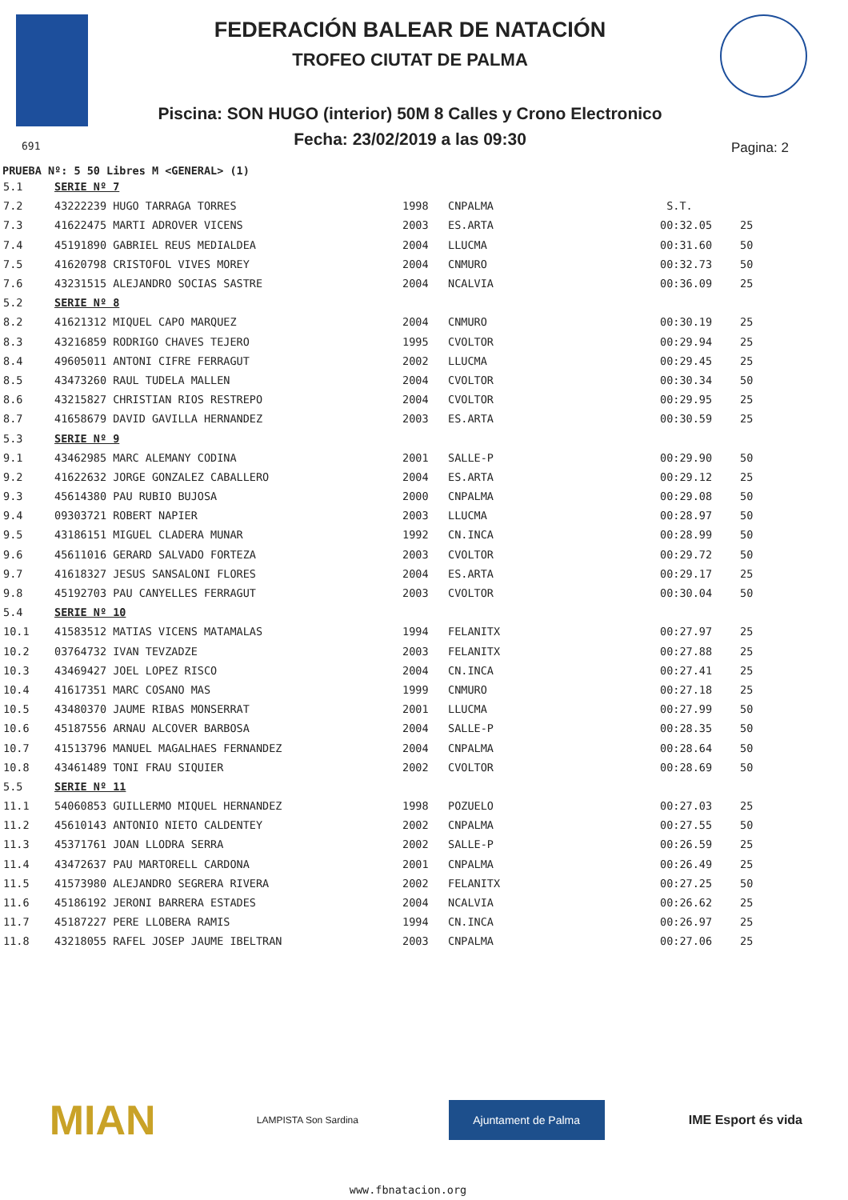FEDERACIÓN BALEAR DE NATACIÓN
TROFEO CIUTAT DE PALMA
Piscina: SON HUGO (interior) 50M 8 Calles y Crono Electronico
Fecha: 23/02/2019 a las 09:30
691 Pagina: 2
PRUEBA Nº: 5 50 Libres M <GENERAL> (1)
| 5.1 | SERIE Nº 7 | | | | |
| 7.2 | 43222239 HUGO TARRAGA TORRES | 1998 | CNPALMA | S.T. | |
| 7.3 | 41622475 MARTI ADROVER VICENS | 2003 | ES.ARTA | 00:32.05 | 25 |
| 7.4 | 45191890 GABRIEL REUS MEDIALDEA | 2004 | LLUCMA | 00:31.60 | 50 |
| 7.5 | 41620798 CRISTOFOL VIVES MOREY | 2004 | CNMURO | 00:32.73 | 50 |
| 7.6 | 43231515 ALEJANDRO SOCIAS SASTRE | 2004 | NCALVIA | 00:36.09 | 25 |
| 5.2 | SERIE Nº 8 | | | | |
| 8.2 | 41621312 MIQUEL CAPO MARQUEZ | 2004 | CNMURO | 00:30.19 | 25 |
| 8.3 | 43216859 RODRIGO CHAVES TEJERO | 1995 | CVOLTOR | 00:29.94 | 25 |
| 8.4 | 49605011 ANTONI CIFRE FERRAGUT | 2002 | LLUCMA | 00:29.45 | 25 |
| 8.5 | 43473260 RAUL TUDELA MALLEN | 2004 | CVOLTOR | 00:30.34 | 50 |
| 8.6 | 43215827 CHRISTIAN RIOS RESTREPO | 2004 | CVOLTOR | 00:29.95 | 25 |
| 8.7 | 41658679 DAVID GAVILLA HERNANDEZ | 2003 | ES.ARTA | 00:30.59 | 25 |
| 5.3 | SERIE Nº 9 | | | | |
| 9.1 | 43462985 MARC ALEMANY CODINA | 2001 | SALLE-P | 00:29.90 | 50 |
| 9.2 | 41622632 JORGE GONZALEZ CABALLERO | 2004 | ES.ARTA | 00:29.12 | 25 |
| 9.3 | 45614380 PAU RUBIO BUJOSA | 2000 | CNPALMA | 00:29.08 | 50 |
| 9.4 | 09303721 ROBERT NAPIER | 2003 | LLUCMA | 00:28.97 | 50 |
| 9.5 | 43186151 MIGUEL CLADERA MUNAR | 1992 | CN.INCA | 00:28.99 | 50 |
| 9.6 | 45611016 GERARD SALVADO FORTEZA | 2003 | CVOLTOR | 00:29.72 | 50 |
| 9.7 | 41618327 JESUS SANSALONI FLORES | 2004 | ES.ARTA | 00:29.17 | 25 |
| 9.8 | 45192703 PAU CANYELLES FERRAGUT | 2003 | CVOLTOR | 00:30.04 | 50 |
| 5.4 | SERIE Nº 10 | | | | |
| 10.1 | 41583512 MATIAS VICENS MATAMALAS | 1994 | FELANITX | 00:27.97 | 25 |
| 10.2 | 03764732 IVAN TEVZADZE | 2003 | FELANITX | 00:27.88 | 25 |
| 10.3 | 43469427 JOEL LOPEZ RISCO | 2004 | CN.INCA | 00:27.41 | 25 |
| 10.4 | 41617351 MARC COSANO MAS | 1999 | CNMURO | 00:27.18 | 25 |
| 10.5 | 43480370 JAUME RIBAS MONSERRAT | 2001 | LLUCMA | 00:27.99 | 50 |
| 10.6 | 45187556 ARNAU ALCOVER BARBOSA | 2004 | SALLE-P | 00:28.35 | 50 |
| 10.7 | 41513796 MANUEL MAGALHAES FERNANDEZ | 2004 | CNPALMA | 00:28.64 | 50 |
| 10.8 | 43461489 TONI FRAU SIQUIER | 2002 | CVOLTOR | 00:28.69 | 50 |
| 5.5 | SERIE Nº 11 | | | | |
| 11.1 | 54060853 GUILLERMO MIQUEL HERNANDEZ | 1998 | POZUELO | 00:27.03 | 25 |
| 11.2 | 45610143 ANTONIO NIETO CALDENTEY | 2002 | CNPALMA | 00:27.55 | 50 |
| 11.3 | 45371761 JOAN LLODRA SERRA | 2002 | SALLE-P | 00:26.59 | 25 |
| 11.4 | 43472637 PAU MARTORELL CARDONA | 2001 | CNPALMA | 00:26.49 | 25 |
| 11.5 | 41573980 ALEJANDRO SEGRERA RIVERA | 2002 | FELANITX | 00:27.25 | 50 |
| 11.6 | 45186192 JERONI BARRERA ESTADES | 2004 | NCALVIA | 00:26.62 | 25 |
| 11.7 | 45187227 PERE LLOBERA RAMIS | 1994 | CN.INCA | 00:26.97 | 25 |
| 11.8 | 43218055 RAFEL JOSEP JAUME IBELTRAN | 2003 | CNPALMA | 00:27.06 | 25 |
MIAN
LAMPISTA Son Sardina
Ajuntament de Palma
IME Esport és vida
www.fbnatacion.org